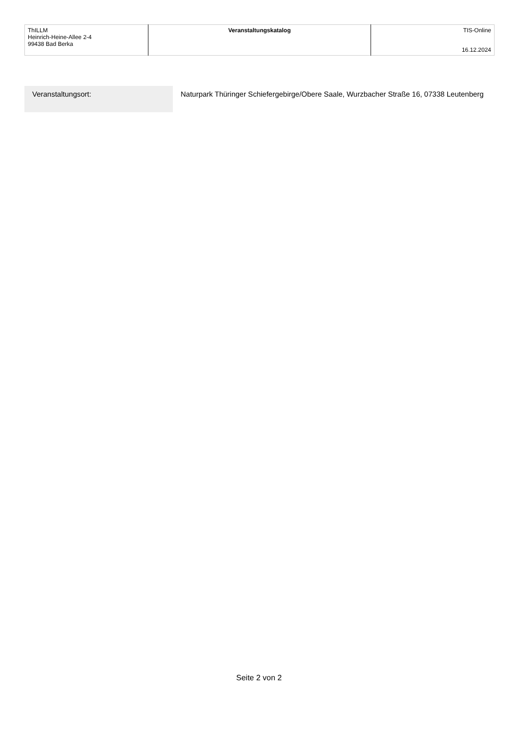| ThILLM Heinrich-Heine-Allee 2-4 99438 Bad Berka | Veranstaltungskatalog | TIS-Online 16.12.2024 |
| Veranstaltungsort: | Naturpark Thüringer Schiefergebirge/Obere Saale, Wurzbacher Straße 16, 07338 Leutenberg |
Seite 2 von 2